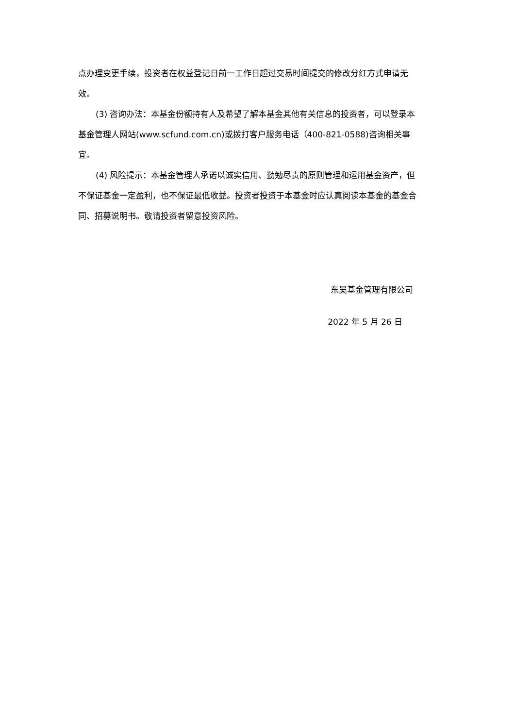点办理变更手续，投资者在权益登记日前一工作日超过交易时间提交的修改分红方式申请无效。
(3) 咨询办法：本基金份额持有人及希望了解本基金其他有关信息的投资者，可以登录本基金管理人网站(www.scfund.com.cn)或拨打客户服务电话（400-821-0588)咨询相关事宜。
(4) 风险提示：本基金管理人承诺以诚实信用、勤勉尽责的原则管理和运用基金资产，但不保证基金一定盈利，也不保证最低收益。投资者投资于本基金时应认真阅读本基金的基金合同、招募说明书。敬请投资者留意投资风险。
东吴基金管理有限公司
2022 年 5 月 26 日